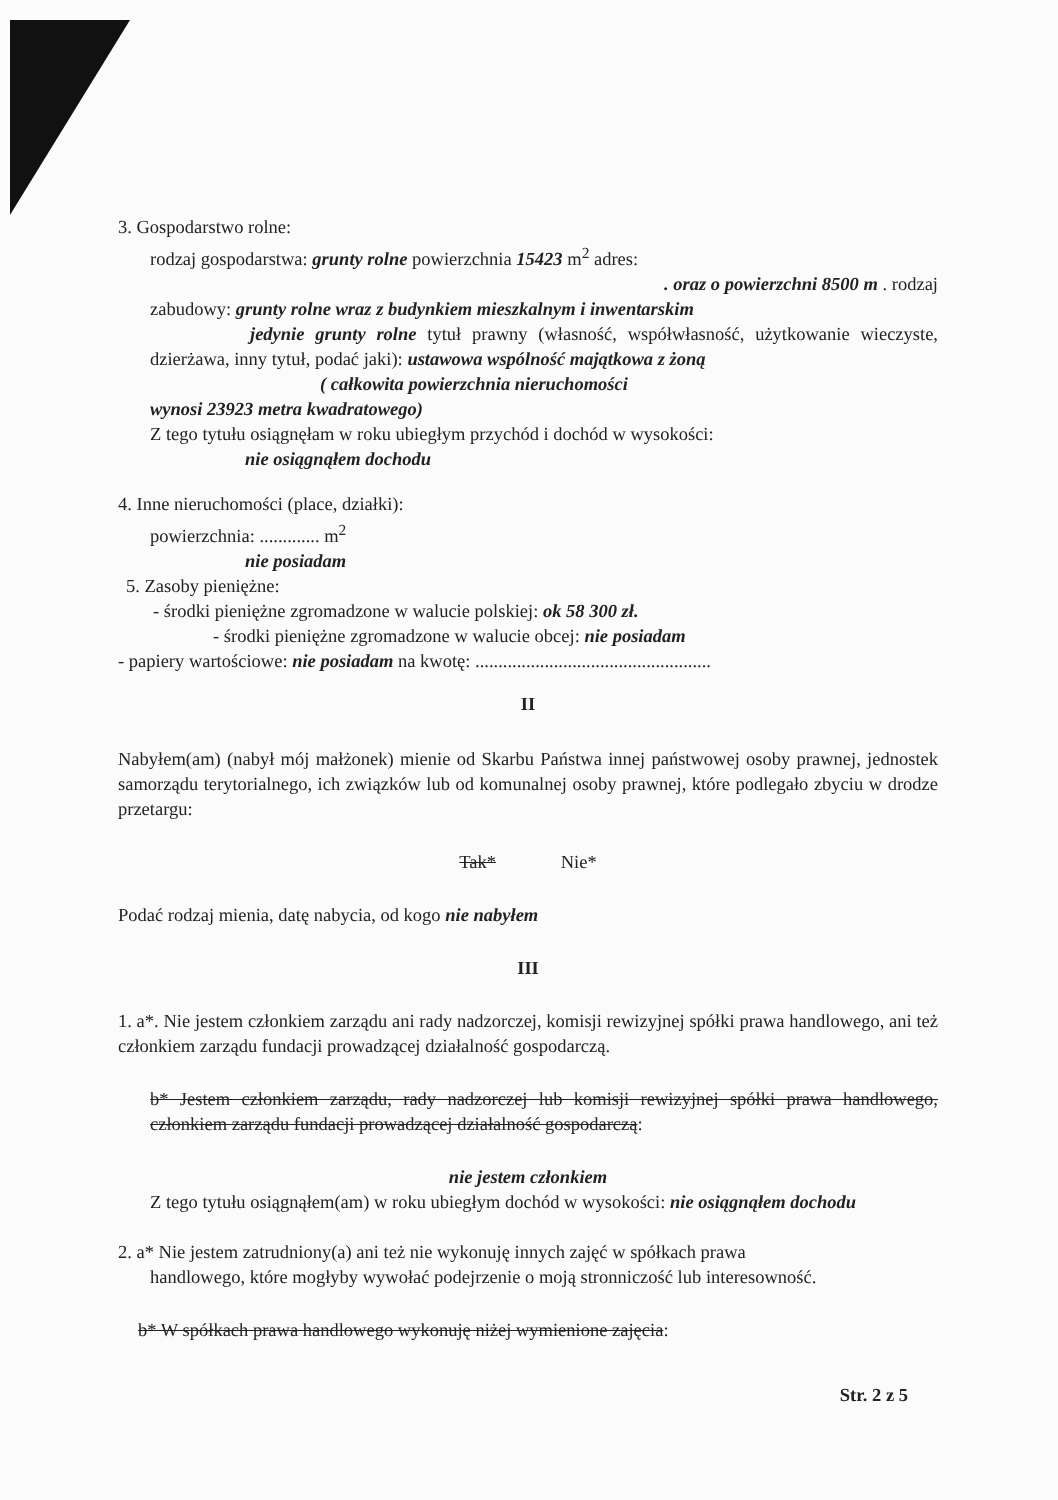3. Gospodarstwo rolne:
rodzaj gospodarstwa: grunty rolne powierzchnia 15423 m<sup>2</sup> adres:
. oraz o powierzchni 8500 m . rodzaj
zabudowy: grunty rolne wraz z budynkiem mieszkalnym i inwentarskim
jedynie grunty rolne tytuł prawny (własność, współwłasność, użytkowanie wieczyste, dzierżawa, inny tytuł, podać jaki): ustawowa wspólność majątkowa z żoną
( całkowita powierzchnia nieruchomości
wynosi 23923 metra kwadratowego)
Z tego tytułu osiągnęłam w roku ubiegłym przychód i dochód w wysokości:
nie osiągnąłem dochodu
4. Inne nieruchomości (place, działki):
powierzchnia: ............. m<sup>2</sup>
nie posiadam
5. Zasoby pieniężne:
- środki pieniężne zgromadzone w walucie polskiej: ok 58 300 zł.
- środki pieniężne zgromadzone w walucie obcej: nie posiadam
- papiery wartościowe: nie posiadam na kwotę: ...................................................
II
Nabyłem(am) (nabył mój małżonek) mienie od Skarbu Państwa innej państwowej osoby prawnej, jednostek samorządu terytorialnego, ich związków lub od komunalnej osoby prawnej, które podlegało zbyciu w drodze przetargu:
Tak* Nie*
Podać rodzaj mienia, datę nabycia, od kogo nie nabyłem
III
1. a*. Nie jestem członkiem zarządu ani rady nadzorczej, komisji rewizyjnej spółki prawa handlowego, ani też członkiem zarządu fundacji prowadzącej działalność gospodarczą.
b* Jestem członkiem zarządu, rady nadzorczej lub komisji rewizyjnej spółki prawa handlowego, członkiem zarządu fundacji prowadzącej działalność gospodarczą:
nie jestem członkiem
Z tego tytułu osiągnąłem(am) w roku ubiegłym dochód w wysokości: nie osiągnąłem dochodu
2. a* Nie jestem zatrudniony(a) ani też nie wykonuję innych zajęć w spółkach prawa
handlowego, które mogłyby wywołać podejrzenie o moją stronniczość lub interesowność.
b* W spółkach prawa handlowego wykonuję niżej wymienione zajęcia:
Str. 2 z 5